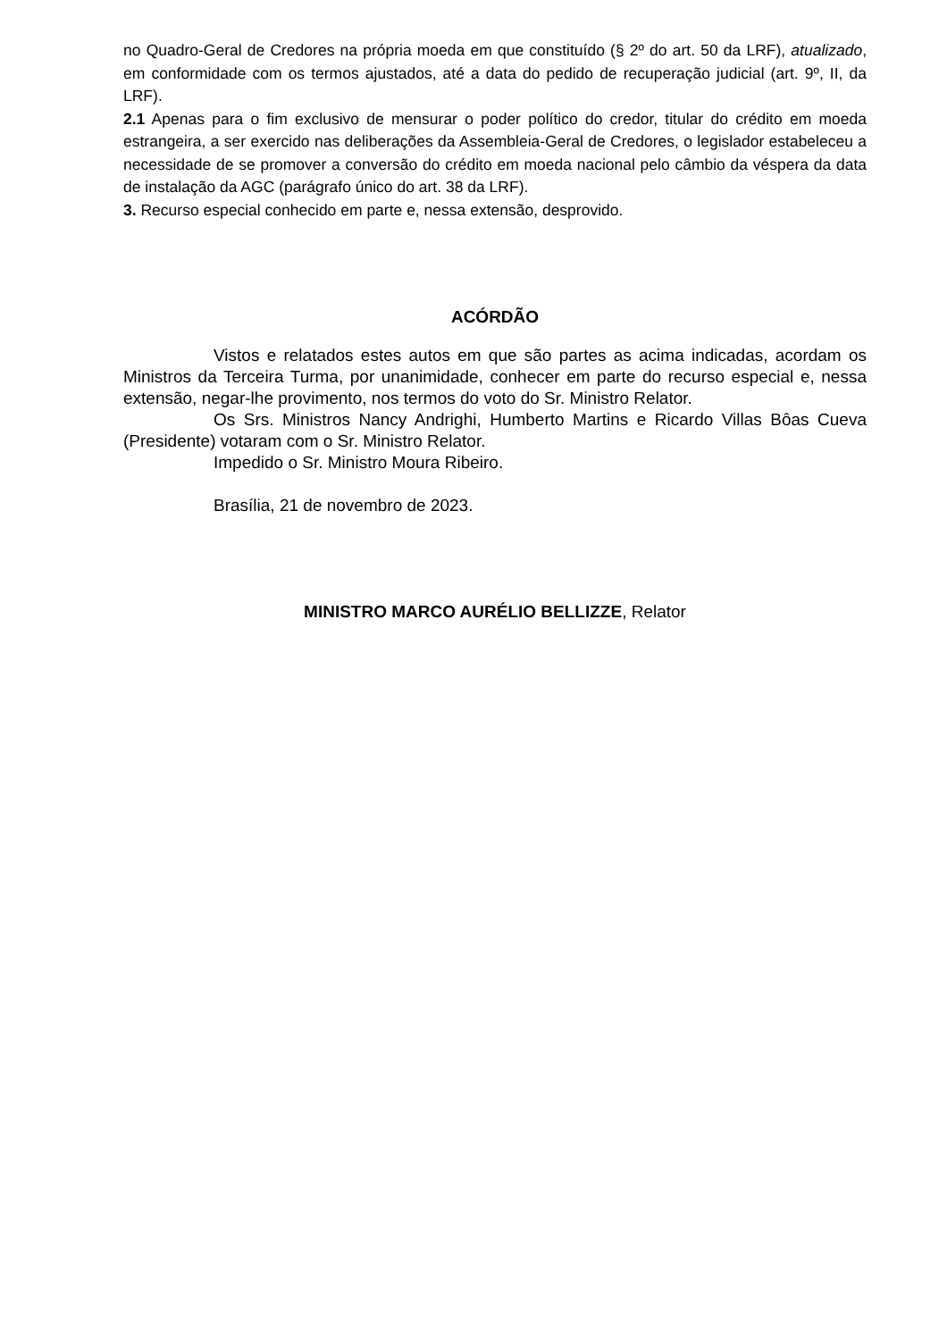no Quadro-Geral de Credores na própria moeda em que constituído (§ 2º do art. 50 da LRF), atualizado, em conformidade com os termos ajustados, até a data do pedido de recuperação judicial (art. 9º, II, da LRF).
2.1 Apenas para o fim exclusivo de mensurar o poder político do credor, titular do crédito em moeda estrangeira, a ser exercido nas deliberações da Assembleia-Geral de Credores, o legislador estabeleceu a necessidade de se promover a conversão do crédito em moeda nacional pelo câmbio da véspera da data de instalação da AGC (parágrafo único do art. 38 da LRF).
3. Recurso especial conhecido em parte e, nessa extensão, desprovido.
ACÓRDÃO
Vistos e relatados estes autos em que são partes as acima indicadas, acordam os Ministros da Terceira Turma, por unanimidade, conhecer em parte do recurso especial e, nessa extensão, negar-lhe provimento, nos termos do voto do Sr. Ministro Relator.
Os Srs. Ministros Nancy Andrighi, Humberto Martins e Ricardo Villas Bôas Cueva (Presidente) votaram com o Sr. Ministro Relator.
Impedido o Sr. Ministro Moura Ribeiro.
Brasília, 21 de novembro de 2023.
MINISTRO MARCO AURÉLIO BELLIZZE, Relator